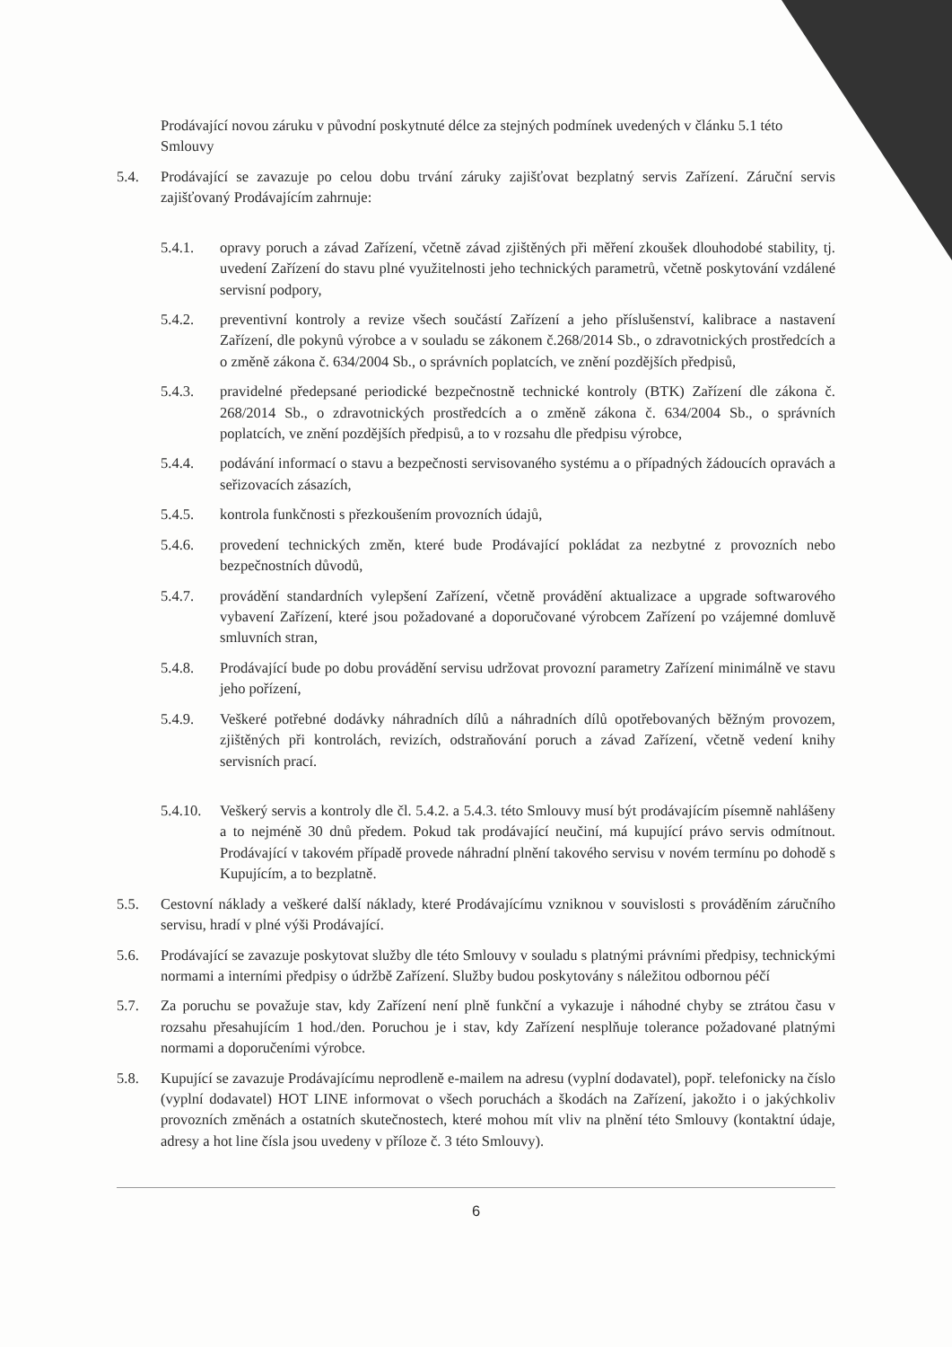Prodávající novou záruku v původní poskytnuté délce za stejných podmínek uvedených v článku 5.1 této Smlouvy
5.4. Prodávající se zavazuje po celou dobu trvání záruky zajišťovat bezplatný servis Zařízení. Záruční servis zajišťovaný Prodávajícím zahrnuje:
5.4.1. opravy poruch a závad Zařízení, včetně závad zjištěných při měření zkoušek dlouhodobé stability, tj. uvedení Zařízení do stavu plné využitelnosti jeho technických parametrů, včetně poskytování vzdálené servisní podpory,
5.4.2. preventivní kontroly a revize všech součástí Zařízení a jeho příslušenství, kalibrace a nastavení Zařízení, dle pokynů výrobce a v souladu se zákonem č.268/2014 Sb., o zdravotnických prostředcích a o změně zákona č. 634/2004 Sb., o správních poplatcích, ve znění pozdějších předpisů,
5.4.3. pravidelné předepsané periodické bezpečnostně technické kontroly (BTK) Zařízení dle zákona č. 268/2014 Sb., o zdravotnických prostředcích a o změně zákona č. 634/2004 Sb., o správních poplatcích, ve znění pozdějších předpisů, a to v rozsahu dle předpisu výrobce,
5.4.4. podávání informací o stavu a bezpečnosti servisovaného systému a o případných žádoucích opravách a seřizovacích zásazích,
5.4.5. kontrola funkčnosti s přezkoušením provozních údajů,
5.4.6. provedení technických změn, které bude Prodávající pokládat za nezbytné z provozních nebo bezpečnostních důvodů,
5.4.7. provádění standardních vylepšení Zařízení, včetně provádění aktualizace a upgrade softwarového vybavení Zařízení, které jsou požadované a doporučované výrobcem Zařízení po vzájemné domluvě smluvních stran,
5.4.8. Prodávající bude po dobu provádění servisu udržovat provozní parametry Zařízení minimálně ve stavu jeho pořízení,
5.4.9. Veškeré potřebné dodávky náhradních dílů a náhradních dílů opotřebovaných běžným provozem, zjištěných při kontrolách, revizích, odstraňování poruch a závad Zařízení, včetně vedení knihy servisních prací.
5.4.10. Veškerý servis a kontroly dle čl. 5.4.2. a 5.4.3. této Smlouvy musí být prodávajícím písemně nahlášeny a to nejméně 30 dnů předem. Pokud tak prodávající neučiní, má kupující právo servis odmítnout. Prodávající v takovém případě provede náhradní plnění takového servisu v novém termínu po dohodě s Kupujícím, a to bezplatně.
5.5. Cestovní náklady a veškeré další náklady, které Prodávajícímu vzniknou v souvislosti s prováděním záručního servisu, hradí v plné výši Prodávající.
5.6. Prodávající se zavazuje poskytovat služby dle této Smlouvy v souladu s platnými právními předpisy, technickými normami a interními předpisy o údržbě Zařízení. Služby budou poskytovány s náležitou odbornou péčí
5.7. Za poruchu se považuje stav, kdy Zařízení není plně funkční a vykazuje i náhodné chyby se ztrátou času v rozsahu přesahujícím 1 hod./den. Poruchou je i stav, kdy Zařízení nesplňuje tolerance požadované platnými normami a doporučeními výrobce.
5.8. Kupující se zavazuje Prodávajícímu neprodleně e-mailem na adresu (vyplní dodavatel), popř. telefonicky na číslo (vyplní dodavatel) HOT LINE informovat o všech poruchách a škodách na Zařízení, jakožto i o jakýchkoliv provozních změnách a ostatních skutečnostech, které mohou mít vliv na plnění této Smlouvy (kontaktní údaje, adresy a hot line čísla jsou uvedeny v příloze č. 3 této Smlouvy).
6